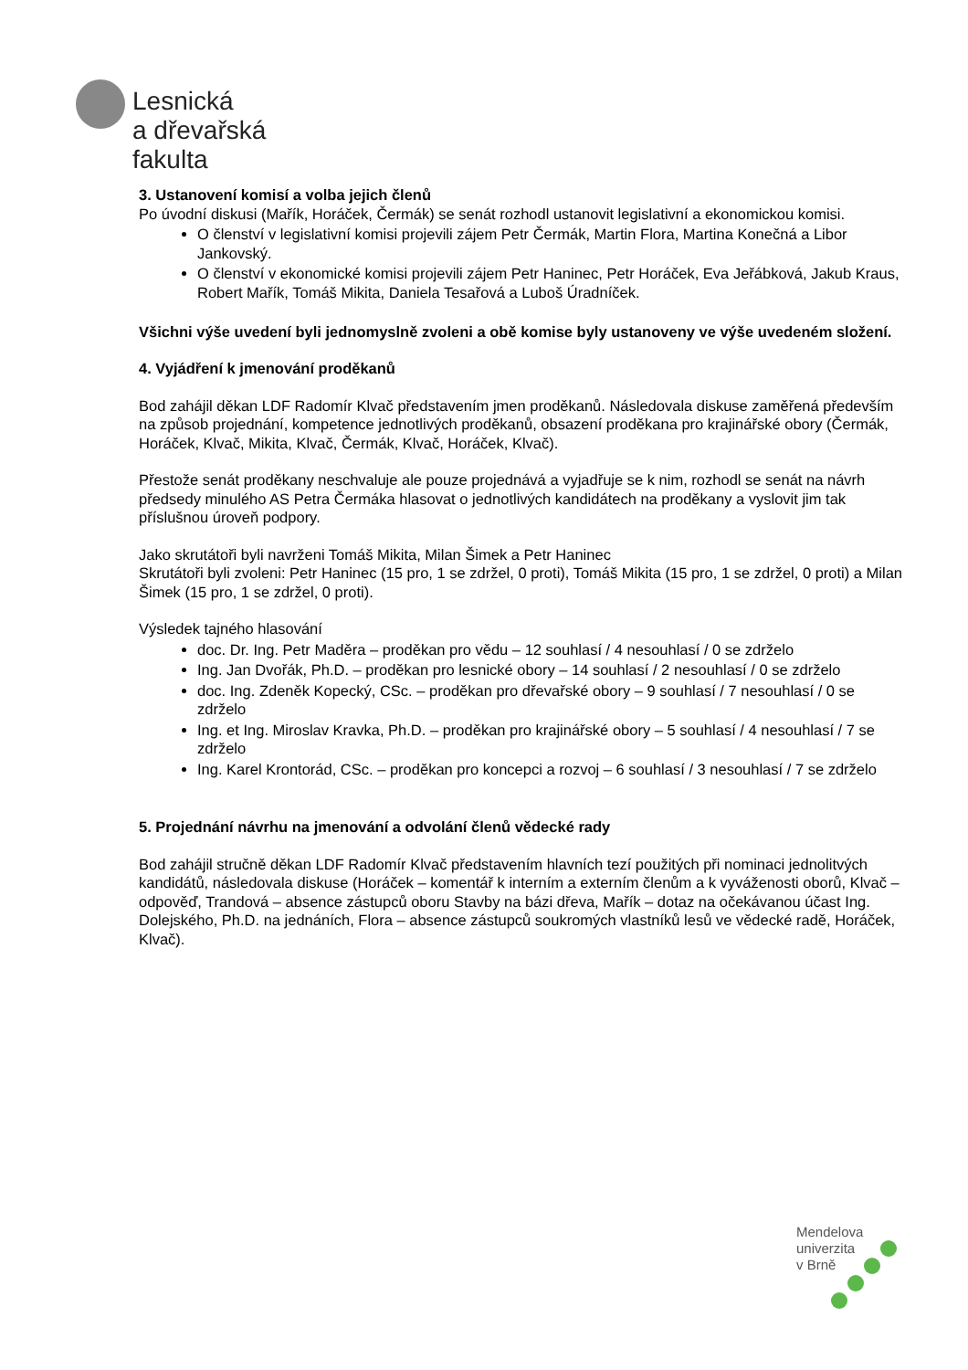Lesnická
a dřevařská
fakulta
3. Ustanovení komisí a volba jejich členů
Po úvodní diskusi (Mařík, Horáček, Čermák) se senát rozhodl ustanovit legislativní a ekonomickou komisi.
O členství v legislativní komisi projevili zájem Petr Čermák, Martin Flora, Martina Konečná a Libor Jankovský.
O členství v ekonomické komisi projevili zájem Petr Haninec, Petr Horáček, Eva Jeřábková, Jakub Kraus, Robert Mařík, Tomáš Mikita, Daniela Tesařová a Luboš Úradníček.
Všichni výše uvedení byli jednomyslně zvoleni a obě komise byly ustanoveny ve výše uvedeném složení.
4. Vyjádření k jmenování proděkanů
Bod zahájil děkan LDF Radomír Klvač představením jmen proděkanů. Následovala diskuse zaměřená především na způsob projednání, kompetence jednotlivých proděkanů, obsazení proděkana pro krajinářské obory (Čermák, Horáček, Klvač, Mikita, Klvač, Čermák, Klvač, Horáček, Klvač).
Přestože senát proděkany neschvaluje ale pouze projednává a vyjadřuje se k nim, rozhodl se senát na návrh předsedy minulého AS Petra Čermáka hlasovat o jednotlivých kandidátech na proděkany a vyslovit jim tak příslušnou úroveň podpory.
Jako skrutátoři byli navrženi Tomáš Mikita, Milan Šimek a Petr Haninec
Skrutátoři byli zvoleni: Petr Haninec (15 pro, 1 se zdržel, 0 proti), Tomáš Mikita (15 pro, 1 se zdržel, 0 proti) a Milan Šimek (15 pro, 1 se zdržel, 0 proti).
Výsledek tajného hlasování
doc. Dr. Ing. Petr Maděra – proděkan pro vědu – 12 souhlasí / 4 nesouhlasí / 0 se zdrželo
Ing. Jan Dvořák, Ph.D. – proděkan pro lesnické obory – 14 souhlasí / 2 nesouhlasí / 0 se zdrželo
doc. Ing. Zdeněk Kopecký, CSc. – proděkan pro dřevařské obory – 9 souhlasí / 7 nesouhlasí / 0 se zdrželo
Ing. et Ing. Miroslav Kravka, Ph.D. – proděkan pro krajinářské obory – 5 souhlasí / 4 nesouhlasí / 7 se zdrželo
Ing. Karel Krontorád, CSc. – proděkan pro koncepci a rozvoj – 6 souhlasí / 3 nesouhlasí / 7 se zdrželo
5. Projednání návrhu na jmenování a odvolání členů vědecké rady
Bod zahájil stručně děkan LDF Radomír Klvač představením hlavních tezí použitých při nominaci jednolitvých kandidátů, následovala diskuse (Horáček – komentář k interním a externím členům a k vyváženosti oborů, Klvač – odpověď, Trandová – absence zástupců oboru Stavby na bázi dřeva, Mařík – dotaz na očekávanou účast Ing. Dolejského, Ph.D. na jednáních, Flora – absence zástupců soukromých vlastníků lesů ve vědecké radě, Horáček, Klvač).
Mendelova
univerzita
v Brně